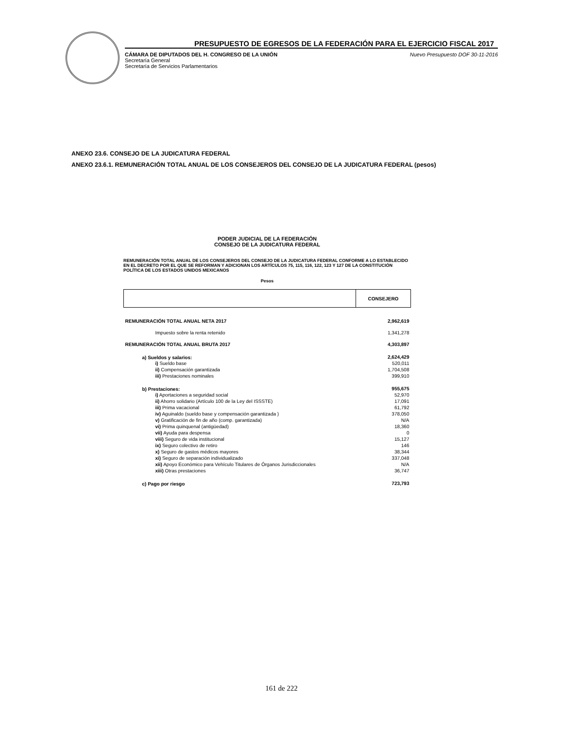PRESUPUESTO DE EGRESOS DE LA FEDERACIÓN PARA EL EJERCICIO FISCAL 2017
CÁMARA DE DIPUTADOS DEL H. CONGRESO DE LA UNIÓN
Secretaría General
Secretaría de Servicios Parlamentarios
Nuevo Presupuesto DOF 30-11-2016
ANEXO 23.6. CONSEJO DE LA JUDICATURA FEDERAL
ANEXO 23.6.1. REMUNERACIÓN TOTAL ANUAL DE LOS CONSEJEROS DEL CONSEJO DE LA JUDICATURA FEDERAL (pesos)
PODER JUDICIAL DE LA FEDERACIÓN
CONSEJO DE LA JUDICATURA FEDERAL
REMUNERACIÓN TOTAL ANUAL DE LOS CONSEJEROS DEL CONSEJO DE LA JUDICATURA FEDERAL CONFORME A LO ESTABLECIDO EN EL DECRETO POR EL QUE SE REFORMAN Y ADICIONAN LOS ARTÍCULOS 75, 115, 116, 122, 123 Y 127 DE LA CONSTITUCIÓN POLÍTICA DE LOS ESTADOS UNIDOS MEXICANOS
Pesos
| | CONSEJERO |
| --- | --- |
| REMUNERACIÓN TOTAL ANUAL NETA 2017 | 2,962,619 |
| Impuesto sobre la renta retenido | 1,341,278 |
| REMUNERACIÓN TOTAL ANUAL BRUTA 2017 | 4,303,897 |
| a) Sueldos y salarios: | 2,624,429 |
| i) Sueldo base | 520,011 |
| ii) Compensación garantizada | 1,704,508 |
| iii) Prestaciones nominales | 399,910 |
| b) Prestaciones: | 955,675 |
| i) Aportaciones a seguridad social | 52,970 |
| ii) Ahorro solidario (Artículo 100 de la Ley del ISSSTE) | 17,091 |
| iii) Prima vacacional | 61,792 |
| iv) Aguinaldo (sueldo base y compensación garantizada ) | 378,050 |
| v) Gratificación de fin de año (comp. garantizada) | N/A |
| vi) Prima quinquenal (antigüedad) | 18,360 |
| vii) Ayuda para despensa | 0 |
| viii) Seguro de vida institucional | 15,127 |
| ix) Seguro colectivo de retiro | 146 |
| x) Seguro de gastos médicos mayores | 38,344 |
| xi) Seguro de separación individualizado | 337,048 |
| xii) Apoyo Económico para Vehículo Titulares de Órganos Jurisdiccionales | N/A |
| xiii) Otras prestaciones | 36,747 |
| c) Pago por riesgo | 723,793 |
161 de 222